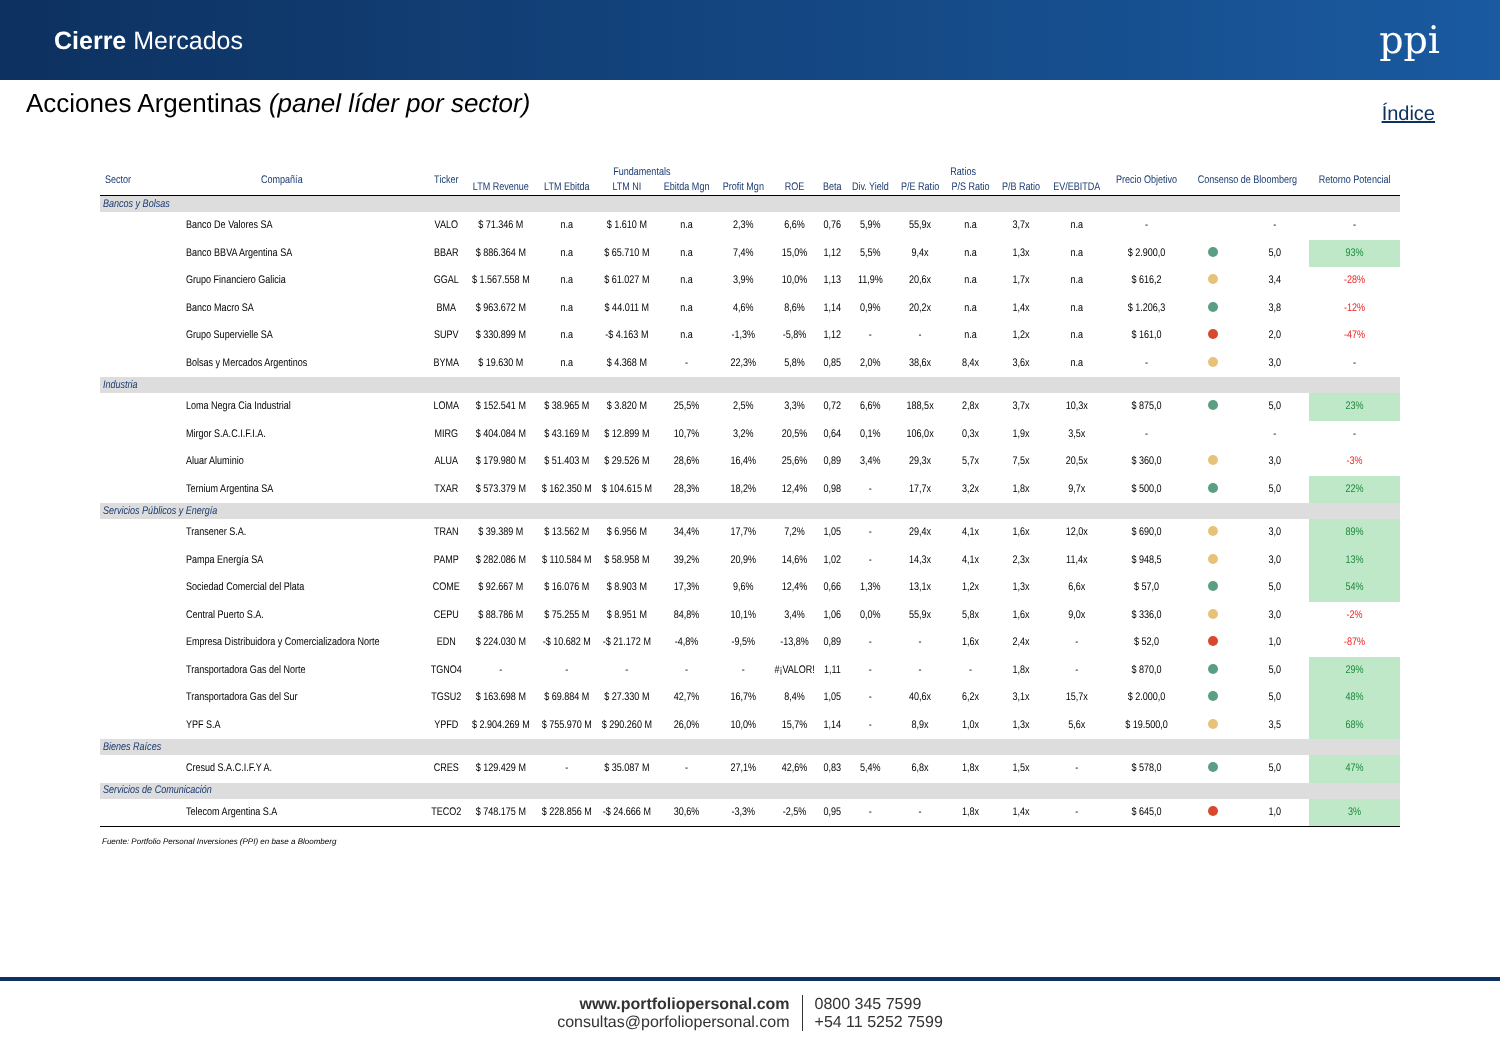Cierre Mercados
ppi
Acciones Argentinas (panel líder por sector)
Índice
| Sector | Compañía | Ticker | Fundamentals | | | | | | Ratios | | | | | | Precio Objetivo | Consenso de Bloomberg | | Retorno Potencial |
| --- | --- | --- | --- | --- | --- | --- | --- | --- | --- | --- | --- | --- | --- | --- | --- | --- | --- | --- |
| | | | LTM Revenue | LTM Ebitda | LTM NI | Ebitda Mgn | Profit Mgn | ROE | Beta | Div. Yield | P/E Ratio | P/S Ratio | P/B Ratio | EV/EBITDA | | | | |
| Bancos y Bolsas | | | | | | | | | | | | | | | | | | |
| | Banco De Valores SA | VALO | $ 71.346 M | n.a | $ 1.610 M | n.a | 2,3% | 6,6% | 0,76 | 5,9% | 55,9x | n.a | 3,7x | n.a | - | | - | - |
| | Banco BBVA Argentina SA | BBAR | $ 886.364 M | n.a | $ 65.710 M | n.a | 7,4% | 15,0% | 1,12 | 5,5% | 9,4x | n.a | 1,3x | n.a | $ 2.900,0 | | 5,0 | 93% |
| | Grupo Financiero Galicia | GGAL | $ 1.567.558 M | n.a | $ 61.027 M | n.a | 3,9% | 10,0% | 1,13 | 11,9% | 20,6x | n.a | 1,7x | n.a | $ 616,2 | | 3,4 | -28% |
| | Banco Macro SA | BMA | $ 963.672 M | n.a | $ 44.011 M | n.a | 4,6% | 8,6% | 1,14 | 0,9% | 20,2x | n.a | 1,4x | n.a | $ 1.206,3 | | 3,8 | -12% |
| | Grupo Supervielle SA | SUPV | $ 330.899 M | n.a | -$ 4.163 M | n.a | -1,3% | -5,8% | 1,12 | - | - | n.a | 1,2x | n.a | $ 161,0 | | 2,0 | -47% |
| | Bolsas y Mercados Argentinos | BYMA | $ 19.630 M | n.a | $ 4.368 M | - | 22,3% | 5,8% | 0,85 | 2,0% | 38,6x | 8,4x | 3,6x | n.a | - | | 3,0 | - |
| Industria | | | | | | | | | | | | | | | | | | |
| | Loma Negra Cia Industrial | LOMA | $ 152.541 M | $ 38.965 M | $ 3.820 M | 25,5% | 2,5% | 3,3% | 0,72 | 6,6% | 188,5x | 2,8x | 3,7x | 10,3x | $ 875,0 | | 5,0 | 23% |
| | Mirgor S.A.C.I.F.I.A. | MIRG | $ 404.084 M | $ 43.169 M | $ 12.899 M | 10,7% | 3,2% | 20,5% | 0,64 | 0,1% | 106,0x | 0,3x | 1,9x | 3,5x | - | | - | - |
| | Aluar Aluminio | ALUA | $ 179.980 M | $ 51.403 M | $ 29.526 M | 28,6% | 16,4% | 25,6% | 0,89 | 3,4% | 29,3x | 5,7x | 7,5x | 20,5x | $ 360,0 | | 3,0 | -3% |
| | Ternium Argentina SA | TXAR | $ 573.379 M | $ 162.350 M | $ 104.615 M | 28,3% | 18,2% | 12,4% | 0,98 | - | 17,7x | 3,2x | 1,8x | 9,7x | $ 500,0 | | 5,0 | 22% |
| Servicios Públicos y Energía | | | | | | | | | | | | | | | | | | |
| | Transener S.A. | TRAN | $ 39.389 M | $ 13.562 M | $ 6.956 M | 34,4% | 17,7% | 7,2% | 1,05 | - | 29,4x | 4,1x | 1,6x | 12,0x | $ 690,0 | | 3,0 | 89% |
| | Pampa Energía SA | PAMP | $ 282.086 M | $ 110.584 M | $ 58.958 M | 39,2% | 20,9% | 14,6% | 1,02 | - | 14,3x | 4,1x | 2,3x | 11,4x | $ 948,5 | | 3,0 | 13% |
| | Sociedad Comercial del Plata | COME | $ 92.667 M | $ 16.076 M | $ 8.903 M | 17,3% | 9,6% | 12,4% | 0,66 | 1,3% | 13,1x | 1,2x | 1,3x | 6,6x | $ 57,0 | | 5,0 | 54% |
| | Central Puerto S.A. | CEPU | $ 88.786 M | $ 75.255 M | $ 8.951 M | 84,8% | 10,1% | 3,4% | 1,06 | 0,0% | 55,9x | 5,8x | 1,6x | 9,0x | $ 336,0 | | 3,0 | -2% |
| | Empresa Distribuidora y Comercializadora Norte | EDN | $ 224.030 M | -$ 10.682 M | -$ 21.172 M | -4,8% | -9,5% | -13,8% | 0,89 | - | - | 1,6x | 2,4x | - | $ 52,0 | | 1,0 | -87% |
| | Transportadora Gas del Norte | TGNO4 | - | - | - | - | - | #¡VALOR! | 1,11 | - | - | - | 1,8x | - | $ 870,0 | | 5,0 | 29% |
| | Transportadora Gas del Sur | TGSU2 | $ 163.698 M | $ 69.884 M | $ 27.330 M | 42,7% | 16,7% | 8,4% | 1,05 | - | 40,6x | 6,2x | 3,1x | 15,7x | $ 2.000,0 | | 5,0 | 48% |
| | YPF S.A | YPFD | $ 2.904.269 M | $ 755.970 M | $ 290.260 M | 26,0% | 10,0% | 15,7% | 1,14 | - | 8,9x | 1,0x | 1,3x | 5,6x | $ 19.500,0 | | 3,5 | 68% |
| Bienes Raíces | | | | | | | | | | | | | | | | | | |
| | Cresud S.A.C.I.F.Y A. | CRES | $ 129.429 M | - | $ 35.087 M | - | 27,1% | 42,6% | 0,83 | 5,4% | 6,8x | 1,8x | 1,5x | - | $ 578,0 | | 5,0 | 47% |
| Servicios de Comunicación | | | | | | | | | | | | | | | | | | |
| | Telecom Argentina S.A | TECO2 | $ 748.175 M | $ 228.856 M | -$ 24.666 M | 30,6% | -3,3% | -2,5% | 0,95 | - | - | 1,8x | 1,4x | - | $ 645,0 | | 1,0 | 3% |
Fuente: Portfolio Personal Inversiones (PPI) en base a Bloomberg
www.portfoliopersonal.com
consultas@porfoliopersonal.com
0800 345 7599
+54 11 5252 7599